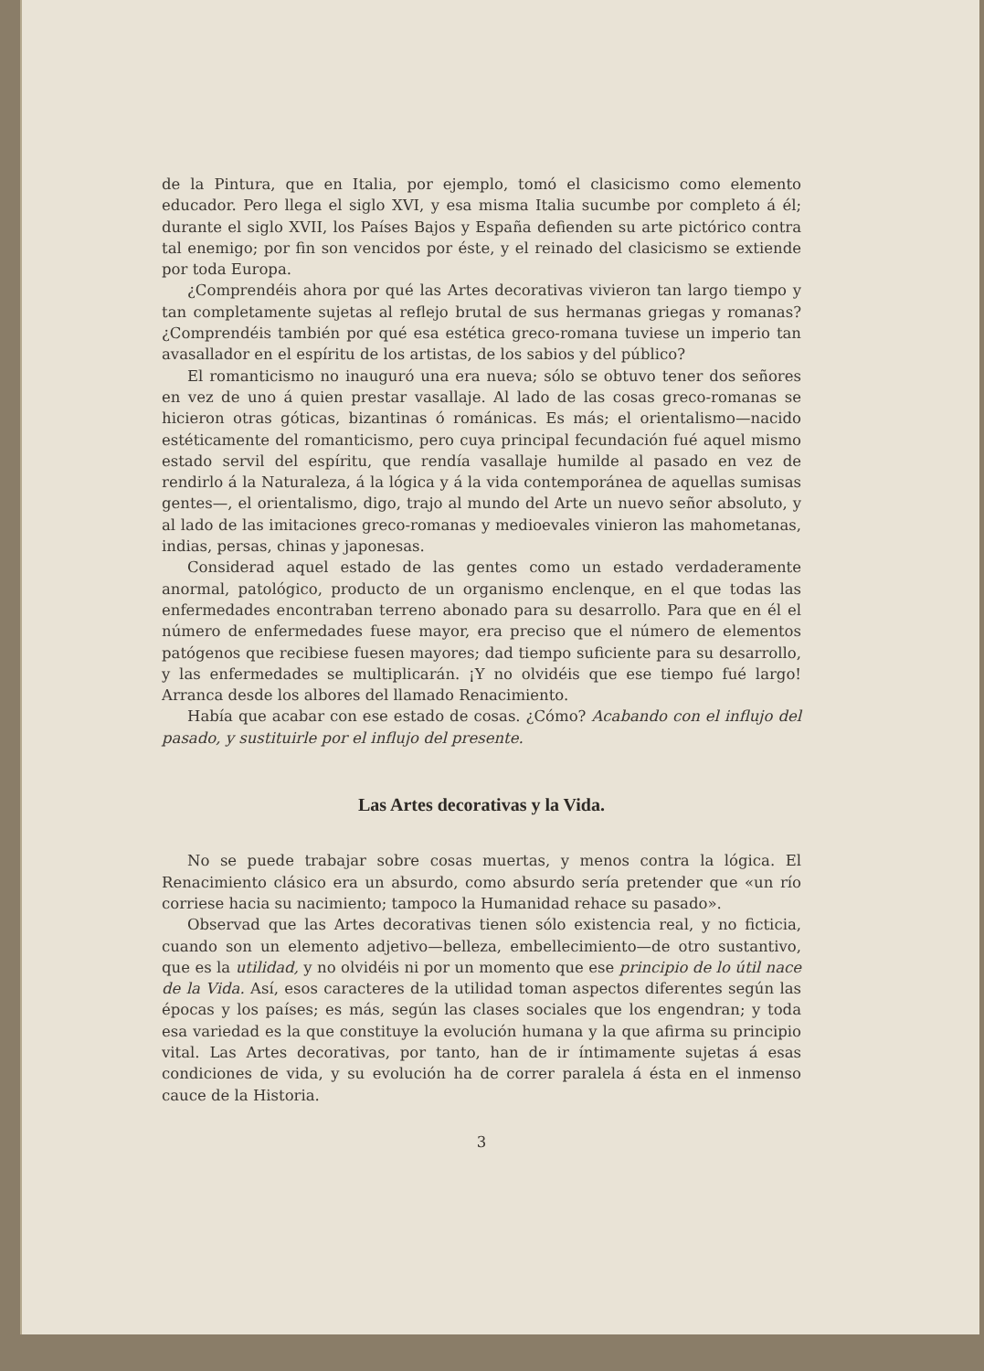de la Pintura, que en Italia, por ejemplo, tomó el clasicismo como elemento educador. Pero llega el siglo XVI, y esa misma Italia sucumbe por completo á él; durante el siglo XVII, los Países Bajos y España defienden su arte pictórico contra tal enemigo; por fin son vencidos por éste, y el reinado del clasicismo se extiende por toda Europa.
¿Comprendéis ahora por qué las Artes decorativas vivieron tan largo tiempo y tan completamente sujetas al reflejo brutal de sus hermanas griegas y romanas? ¿Comprendéis también por qué esa estética greco-romana tuviese un imperio tan avasallador en el espíritu de los artistas, de los sabios y del público?
El romanticismo no inauguró una era nueva; sólo se obtuvo tener dos señores en vez de uno á quien prestar vasallaje. Al lado de las cosas greco-romanas se hicieron otras góticas, bizantinas ó románicas. Es más; el orientalismo—nacido estéticamente del romanticismo, pero cuya principal fecundación fué aquel mismo estado servil del espíritu, que rendía vasallaje humilde al pasado en vez de rendirlo á la Naturaleza, á la lógica y á la vida contemporánea de aquellas sumisas gentes—, el orientalismo, digo, trajo al mundo del Arte un nuevo señor absoluto, y al lado de las imitaciones greco-romanas y medioevales vinieron las mahometanas, indias, persas, chinas y japonesas.
Considerad aquel estado de las gentes como un estado verdaderamente anormal, patológico, producto de un organismo enclenque, en el que todas las enfermedades encontraban terreno abonado para su desarrollo. Para que en él el número de enfermedades fuese mayor, era preciso que el número de elementos patógenos que recibiese fuesen mayores; dad tiempo suficiente para su desarrollo, y las enfermedades se multiplicarán. ¡Y no olvidéis que ese tiempo fué largo! Arranca desde los albores del llamado Renacimiento.
Había que acabar con ese estado de cosas. ¿Cómo? Acabando con el influjo del pasado, y sustituirle por el influjo del presente.
Las Artes decorativas y la Vida.
No se puede trabajar sobre cosas muertas, y menos contra la lógica. El Renacimiento clásico era un absurdo, como absurdo sería pretender que «un río corriese hacia su nacimiento; tampoco la Humanidad rehace su pasado».
Observad que las Artes decorativas tienen sólo existencia real, y no ficticia, cuando son un elemento adjetivo—belleza, embellecimiento—de otro sustantivo, que es la utilidad, y no olvidéis ni por un momento que ese principio de lo útil nace de la Vida. Así, esos caracteres de la utilidad toman aspectos diferentes según las épocas y los países; es más, según las clases sociales que los engendran; y toda esa variedad es la que constituye la evolución humana y la que afirma su principio vital. Las Artes decorativas, por tanto, han de ir íntimamente sujetas á esas condiciones de vida, y su evolución ha de correr paralela á ésta en el inmenso cauce de la Historia.
3